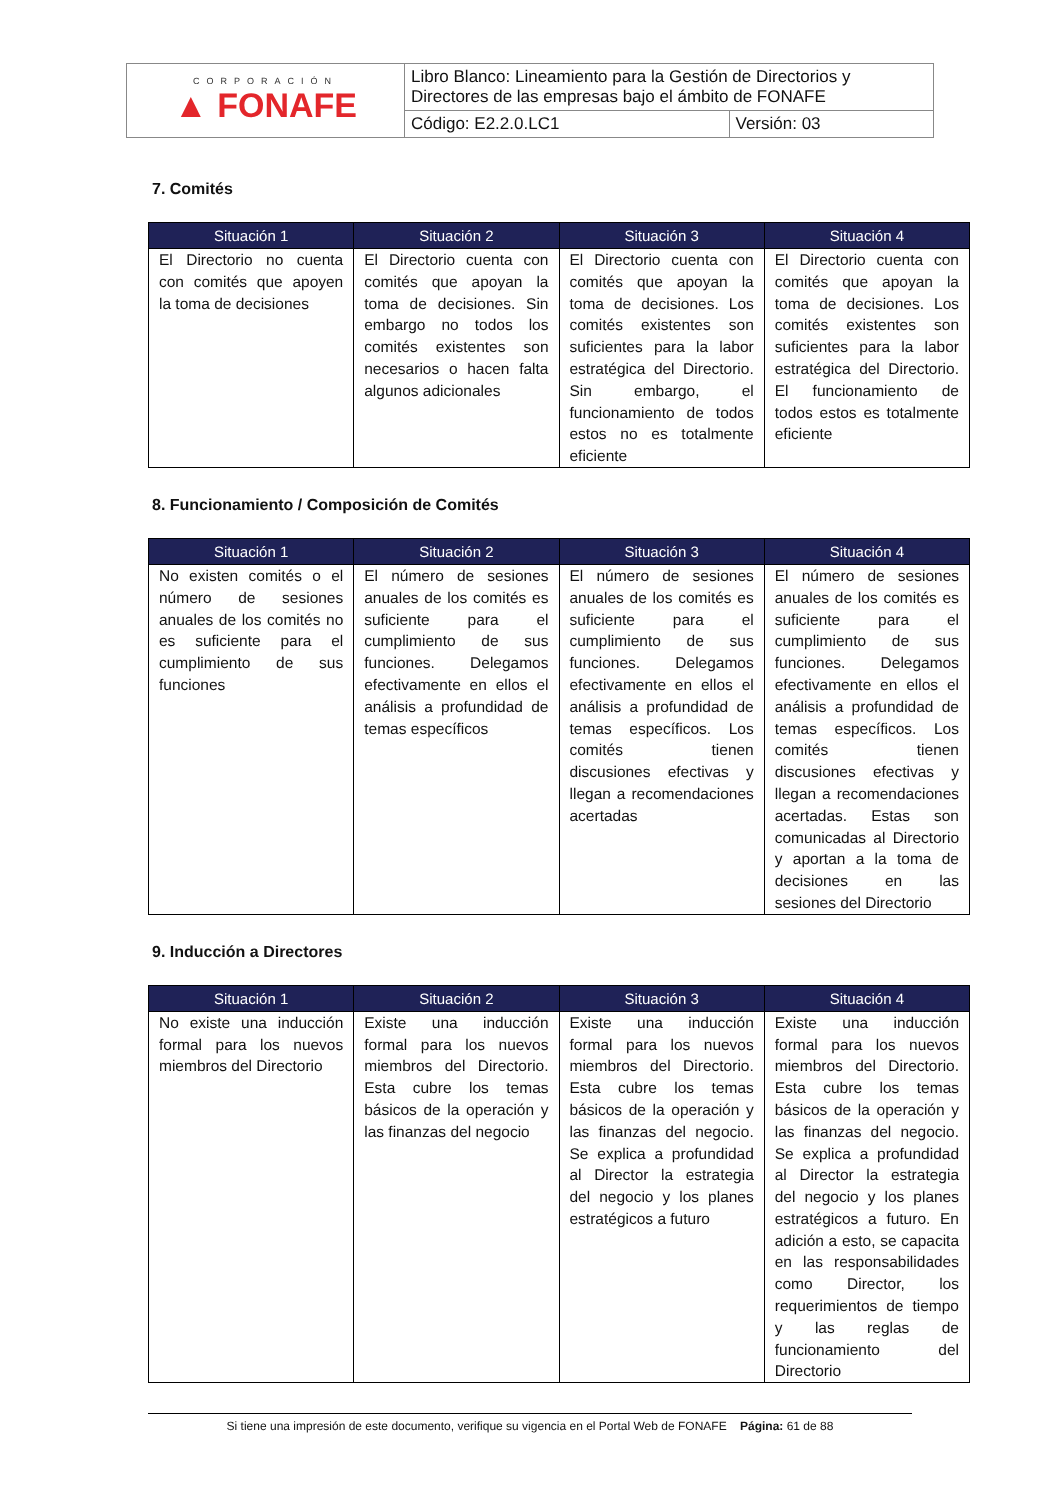| CORPORACIÓN ▲ FONAFE | Libro Blanco: Lineamiento para la Gestión de Directorios y Directores de las empresas bajo el ámbito de FONAFE | |
| | Código: E2.2.0.LC1 | Versión: 03 |
7. Comités
| Situación 1 | Situación 2 | Situación 3 | Situación 4 |
| --- | --- | --- | --- |
| El Directorio no cuenta con comités que apoyen la toma de decisiones | El Directorio cuenta con comités que apoyan la toma de decisiones. Sin embargo no todos los comités existentes son necesarios o hacen falta algunos adicionales | El Directorio cuenta con comités que apoyan la toma de decisiones. Los comités existentes son suficientes para la labor estratégica del Directorio. Sin embargo, el funcionamiento de todos estos no es totalmente eficiente | El Directorio cuenta con comités que apoyan la toma de decisiones. Los comités existentes son suficientes para la labor estratégica del Directorio. El funcionamiento de todos estos es totalmente eficiente |
8. Funcionamiento / Composición de Comités
| Situación 1 | Situación 2 | Situación 3 | Situación 4 |
| --- | --- | --- | --- |
| No existen comités o el número de sesiones anuales de los comités no es suficiente para el cumplimiento de sus funciones | El número de sesiones anuales de los comités es suficiente para el cumplimiento de sus funciones. Delegamos efectivamente en ellos el análisis a profundidad de temas específicos | El número de sesiones anuales de los comités es suficiente para el cumplimiento de sus funciones. Delegamos efectivamente en ellos el análisis a profundidad de temas específicos. Los comités tienen discusiones efectivas y llegan a recomendaciones acertadas | El número de sesiones anuales de los comités es suficiente para el cumplimiento de sus funciones. Delegamos efectivamente en ellos el análisis a profundidad de temas específicos. Los comités tienen discusiones efectivas y llegan a recomendaciones acertadas. Estas son comunicadas al Directorio y aportan a la toma de decisiones en las sesiones del Directorio |
9. Inducción a Directores
| Situación 1 | Situación 2 | Situación 3 | Situación 4 |
| --- | --- | --- | --- |
| No existe una inducción formal para los nuevos miembros del Directorio | Existe una inducción formal para los nuevos miembros del Directorio. Esta cubre los temas básicos de la operación y las finanzas del negocio | Existe una inducción formal para los nuevos miembros del Directorio. Esta cubre los temas básicos de la operación y las finanzas del negocio. Se explica a profundidad al Director la estrategia del negocio y los planes estratégicos a futuro | Existe una inducción formal para los nuevos miembros del Directorio. Esta cubre los temas básicos de la operación y las finanzas del negocio. Se explica a profundidad al Director la estrategia del negocio y los planes estratégicos a futuro. En adición a esto, se capacita en las responsabilidades como Director, los requerimientos de tiempo y las reglas de funcionamiento del Directorio |
Si tiene una impresión de este documento, verifique su vigencia en el Portal Web de FONAFE Página: 61 de 88